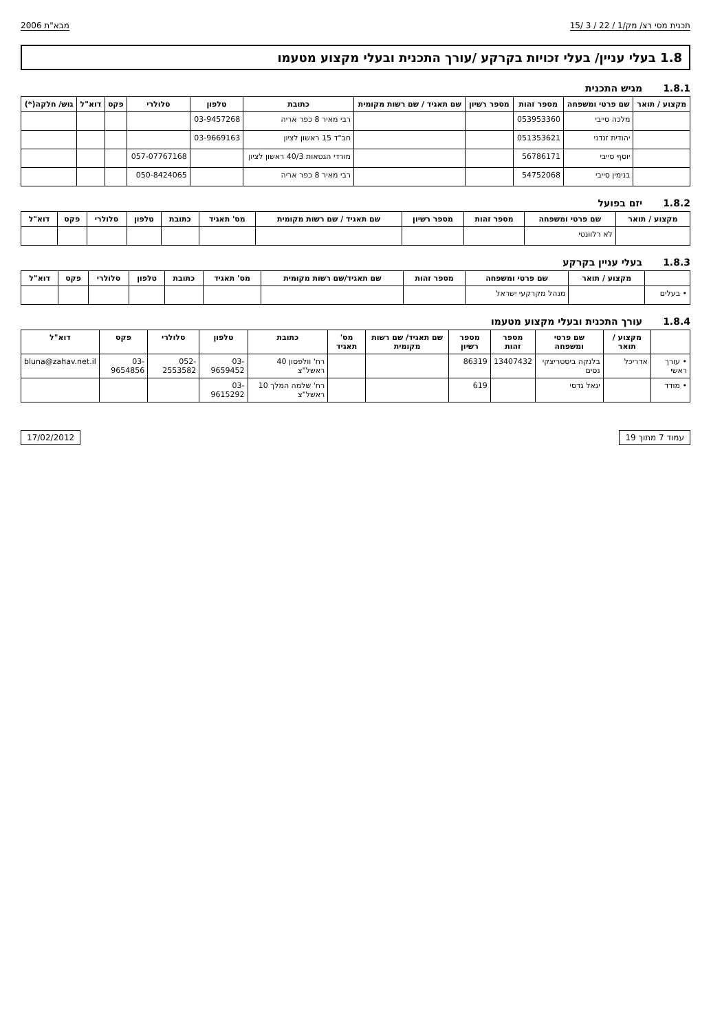תכנית מסי רצ/ מק/1 / 22 / 3 /15 מבא"ת 2006
1.8 בעלי עניין/ בעלי זכויות בקרקע /עורך התכנית ובעלי מקצוע מטעמו
1.8.1 מגיש התכנית
| מקצוע / תואר | שם פרטי ומשפחה | מספר זהות | מספר רשיון | שם תאגיד / שם רשות מקומית | כתובת | טלפון | סלולרי | פקס | דוא"ל | גוש/ חלקה(*) |
| --- | --- | --- | --- | --- | --- | --- | --- | --- | --- | --- |
| | מלכה סייבי | 053953360 | | | רבי מאיר 8 כפר אריה | 03-9457268 | | | | |
| | יהודית זנדני | 051353621 | | | חב"ד 15 ראשון לציון | 03-9669163 | | | | |
| | יוסף סייבי | 56786171 | | | מורדי הגטאות 40/3 ראשון לציון | | 057-07767168 | | | |
| | בנימין סייבי | 54752068 | | | רבי מאיר 8 כפר אריה | | 050-8424065 | | | |
1.8.2 יזם בפועל
| מקצוע / תואר | שם פרטי ומשפחה | מספר זהות | מספר רשיון | שם תאגיד / שם רשות מקומית | מס' תאגיד | כתובת | טלפון | סלולרי | פקס | דוא"ל |
| --- | --- | --- | --- | --- | --- | --- | --- | --- | --- | --- |
| | לא רלוונטי | | | | | | | | | |
1.8.3 בעלי עניין בקרקע
| | מקצוע / תואר | שם פרטי ומשפחה | מספר זהות | שם תאגיד/שם רשות מקומית | מס' תאגיד | כתובת | טלפון | סלולרי | פקס | דוא"ל |
| --- | --- | --- | --- | --- | --- | --- | --- | --- | --- | --- |
| • בעלים | | מנהל מקרקעי ישראל | | | | | | | | |
1.8.4 עורך התכנית ובעלי מקצוע מטעמו
| | מקצוע / תואר | שם פרטי ומשפחה | מספר זהות | מספר רשיון | שם תאגיד/ שם רשות מקומית | מס' תאגיד | כתובת | טלפון | סלולרי | פקס | דוא"ל |
| --- | --- | --- | --- | --- | --- | --- | --- | --- | --- | --- | --- |
| • עורך ראשי | אדריכל | בלנקה ביסטריצקי נסים | 13407432 | 86319 | | | רח' וולפסון 40 ראשל"צ | 03-9659452 | 052-2553582 | 03-9654856 | bluna@zahav.net.il |
| • מודד | | יגאל גדסי | | 619 | | | רח' שלמה המלך 10 ראשל"צ | 03-9615292 | | | |
עמוד 7 מתוך 19 17/02/2012